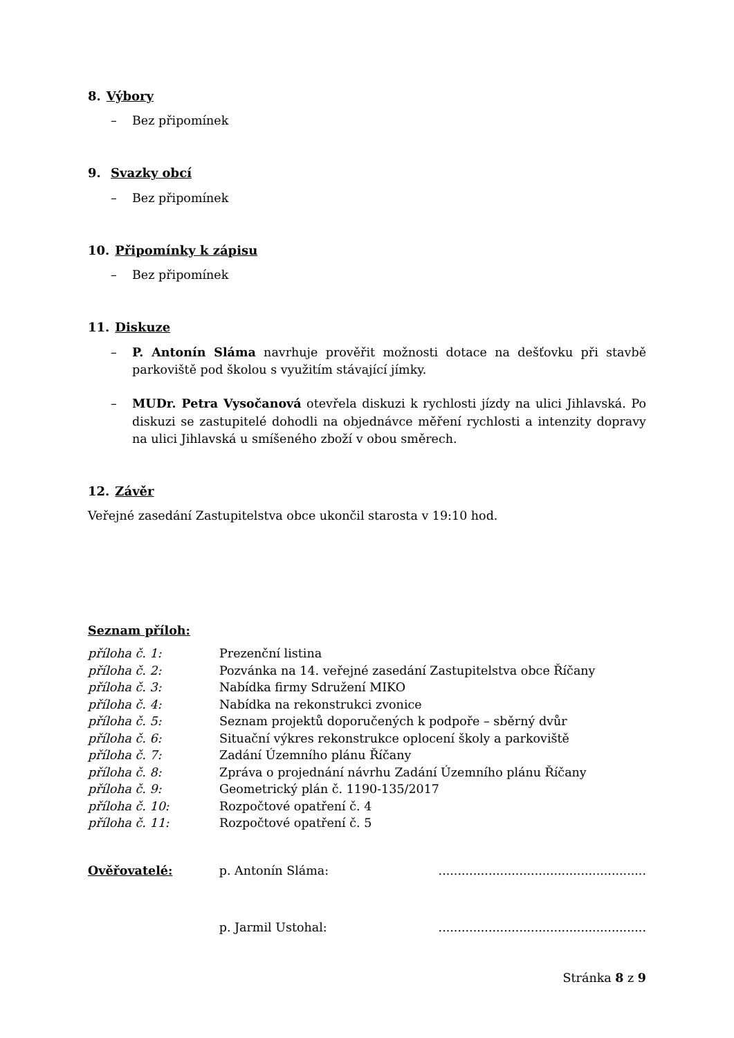8. Výbory
– Bez připomínek
9. Svazky obcí
– Bez připomínek
10. Připomínky k zápisu
– Bez připomínek
11. Diskuze
– P. Antonín Sláma navrhuje prověřit možnosti dotace na dešťovku při stavbě parkoviště pod školou s využitím stávající jímky.
– MUDr. Petra Vysočanová otevřela diskuzi k rychlosti jízdy na ulici Jihlavská. Po diskuzi se zastupitelé dohodli na objednávce měření rychlosti a intenzity dopravy na ulici Jihlavská u smíšeného zboží v obou směrech.
12. Závěr
Veřejné zasedání Zastupitelstva obce ukončil starosta v 19:10 hod.
Seznam příloh:
| příloha č. 1: | Prezenční listina |
| příloha č. 2: | Pozvánka na 14. veřejné zasedání Zastupitelstva obce Říčany |
| příloha č. 3: | Nabídka firmy Sdružení MIKO |
| příloha č. 4: | Nabídka na rekonstrukci zvonice |
| příloha č. 5: | Seznam projektů doporučených k podpoře – sběrný dvůr |
| příloha č. 6: | Situační výkres rekonstrukce oplocení školy a parkoviště |
| příloha č. 7: | Zadání Územního plánu Říčany |
| příloha č. 8: | Zpráva o projednání návrhu Zadání Územního plánu Říčany |
| příloha č. 9: | Geometrický plán č. 1190-135/2017 |
| příloha č. 10: | Rozpočtové opatření č. 4 |
| příloha č. 11: | Rozpočtové opatření č. 5 |
| Ověřovatelé: | p. Antonín Sláma: | ...................................................... |
| | p. Jarmil Ustohal: | ...................................................... |
Stránka 8 z 9